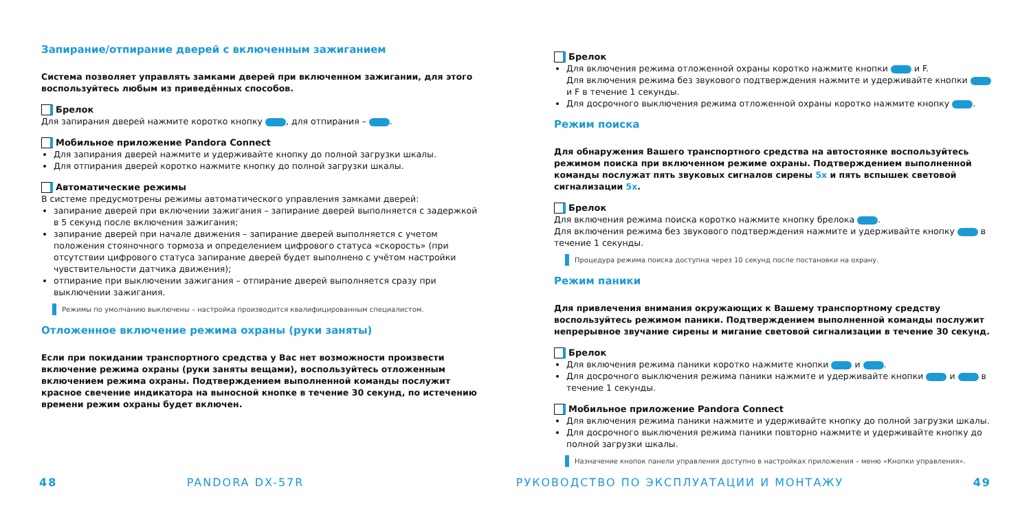Запирание/отпирание дверей с включенным зажиганием
Система позволяет управлять замками дверей при включенном зажигании, для этого воспользуйтесь любым из приведённых способов.
Брелок
Для запирания дверей нажмите коротко кнопку , для отпирания – .
Мобильное приложение Pandora Connect
Для запирания дверей нажмите и удерживайте кнопку до полной загрузки шкалы.
Для отпирания дверей коротко нажмите кнопку до полной загрузки шкалы.
Автоматические режимы
В системе предусмотрены режимы автоматического управления замками дверей:
запирание дверей при включении зажигания – запирание дверей выполняется с задержкой в 5 секунд после включения зажигания;
запирание дверей при начале движения – запирание дверей выполняется с учетом положения стояночного тормоза и определением цифрового статуса «скорость» (при отсутствии цифрового статуса запирание дверей будет выполнено с учётом настройки чувствительности датчика движения);
отпирание при выключении зажигания – отпирание дверей выполняется сразу при выключении зажигания.
Режимы по умолчанию выключены – настройка производится квалифицированным специалистом.
Отложенное включение режима охраны (руки заняты)
Если при покидании транспортного средства у Вас нет возможности произвести включение режима охраны (руки заняты вещами), воспользуйтесь отложенным включением режима охраны. Подтверждением выполненной команды послужит красное свечение индикатора на выносной кнопке в течение 30 секунд, по истечению времени режим охраны будет включен.
Брелок
Для включения режима отложенной охраны коротко нажмите кнопки и F.
Для включения режима без звукового подтверждения нажмите и удерживайте кнопки и F в течение 1 секунды.
Для досрочного выключения режима отложенной охраны коротко нажмите кнопку .
Режим поиска
Для обнаружения Вашего транспортного средства на автостоянке воспользуйтесь режимом поиска при включенном режиме охраны. Подтверждением выполненной команды послужат пять звуковых сигналов сирены 5x и пять вспышек световой сигнализации 5x.
Брелок
Для включения режима поиска коротко нажмите кнопку брелока .
Для включения режима без звукового подтверждения нажмите и удерживайте кнопку в течение 1 секунды.
Процедура режима поиска доступна через 10 секунд после постановки на охрану.
Режим паники
Для привлечения внимания окружающих к Вашему транспортному средству воспользуйтесь режимом паники. Подтверждением выполненной команды послужит непрерывное звучание сирены и мигание световой сигнализации в течение 30 секунд.
Брелок
Для включения режима паники коротко нажмите кнопки и .
Для досрочного выключения режима паники нажмите и удерживайте кнопки и в течение 1 секунды.
Мобильное приложение Pandora Connect
Для включения режима паники нажмите и удерживайте кнопку до полной загрузки шкалы.
Для досрочного выключения режима паники повторно нажмите и удерживайте кнопку до полной загрузки шкалы.
Назначение кнопок панели управления доступно в настройках приложения – меню «Кнопки управления».
48 PANDORA DX-57R РУКОВОДСТВО ПО ЭКСПЛУАТАЦИИ И МОНТАЖУ
49